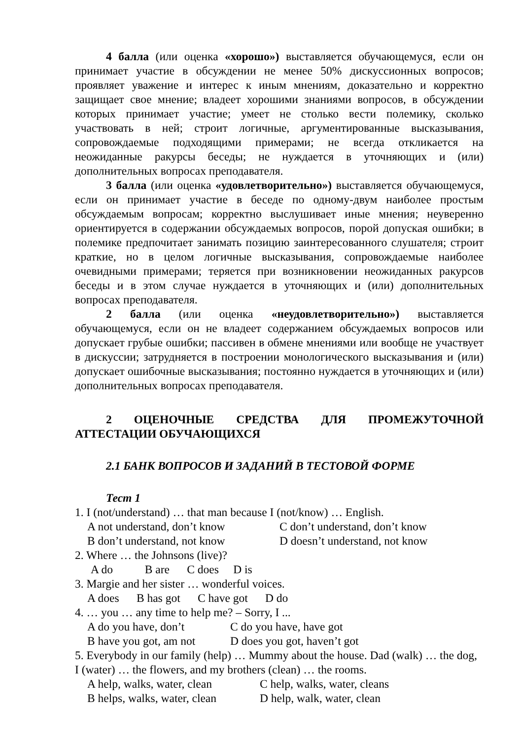4 балла (или оценка «хорошо») выставляется обучающемуся, если он принимает участие в обсуждении не менее 50% дискуссионных вопросов; проявляет уважение и интерес к иным мнениям, доказательно и корректно защищает свое мнение; владеет хорошими знаниями вопросов, в обсуждении которых принимает участие; умеет не столько вести полемику, сколько участвовать в ней; строит логичные, аргументированные высказывания, сопровождаемые подходящими примерами; не всегда откликается на неожиданные ракурсы беседы; не нуждается в уточняющих и (или) дополнительных вопросах преподавателя.
3 балла (или оценка «удовлетворительно») выставляется обучающемуся, если он принимает участие в беседе по одному-двум наиболее простым обсуждаемым вопросам; корректно выслушивает иные мнения; неуверенно ориентируется в содержании обсуждаемых вопросов, порой допуская ошибки; в полемике предпочитает занимать позицию заинтересованного слушателя; строит краткие, но в целом логичные высказывания, сопровождаемые наиболее очевидными примерами; теряется при возникновении неожиданных ракурсов беседы и в этом случае нуждается в уточняющих и (или) дополнительных вопросах преподавателя.
2 балла (или оценка «неудовлетворительно») выставляется обучающемуся, если он не владеет содержанием обсуждаемых вопросов или допускает грубые ошибки; пассивен в обмене мнениями или вообще не участвует в дискуссии; затрудняется в построении монологического высказывания и (или) допускает ошибочные высказывания; постоянно нуждается в уточняющих и (или) дополнительных вопросах преподавателя.
2 ОЦЕНОЧНЫЕ СРЕДСТВА ДЛЯ ПРОМЕЖУТОЧНОЙ АТТЕСТАЦИИ ОБУЧАЮЩИХСЯ
2.1 БАНК ВОПРОСОВ И ЗАДАНИЙ В ТЕСТОВОЙ ФОРМЕ
Тест 1
1. I (not/understand) … that man because I (not/know) … English.
A not understand, don’t know C don’t understand, don’t know
B don’t understand, not know D doesn’t understand, not know
2. Where … the Johnsons (live)?
A do B are C does D is
3. Margie and her sister … wonderful voices.
A does B has got C have got D do
4. … you … any time to help me? – Sorry, I ...
A do you have, don’t C do you have, have got
B have you got, am not D does you got, haven’t got
5. Everybody in our family (help) … Mummy about the house. Dad (walk) … the dog, I (water) … the flowers, and my brothers (clean) … the rooms.
A help, walks, water, clean C help, walks, water, cleans
B helps, walks, water, clean D help, walk, water, clean